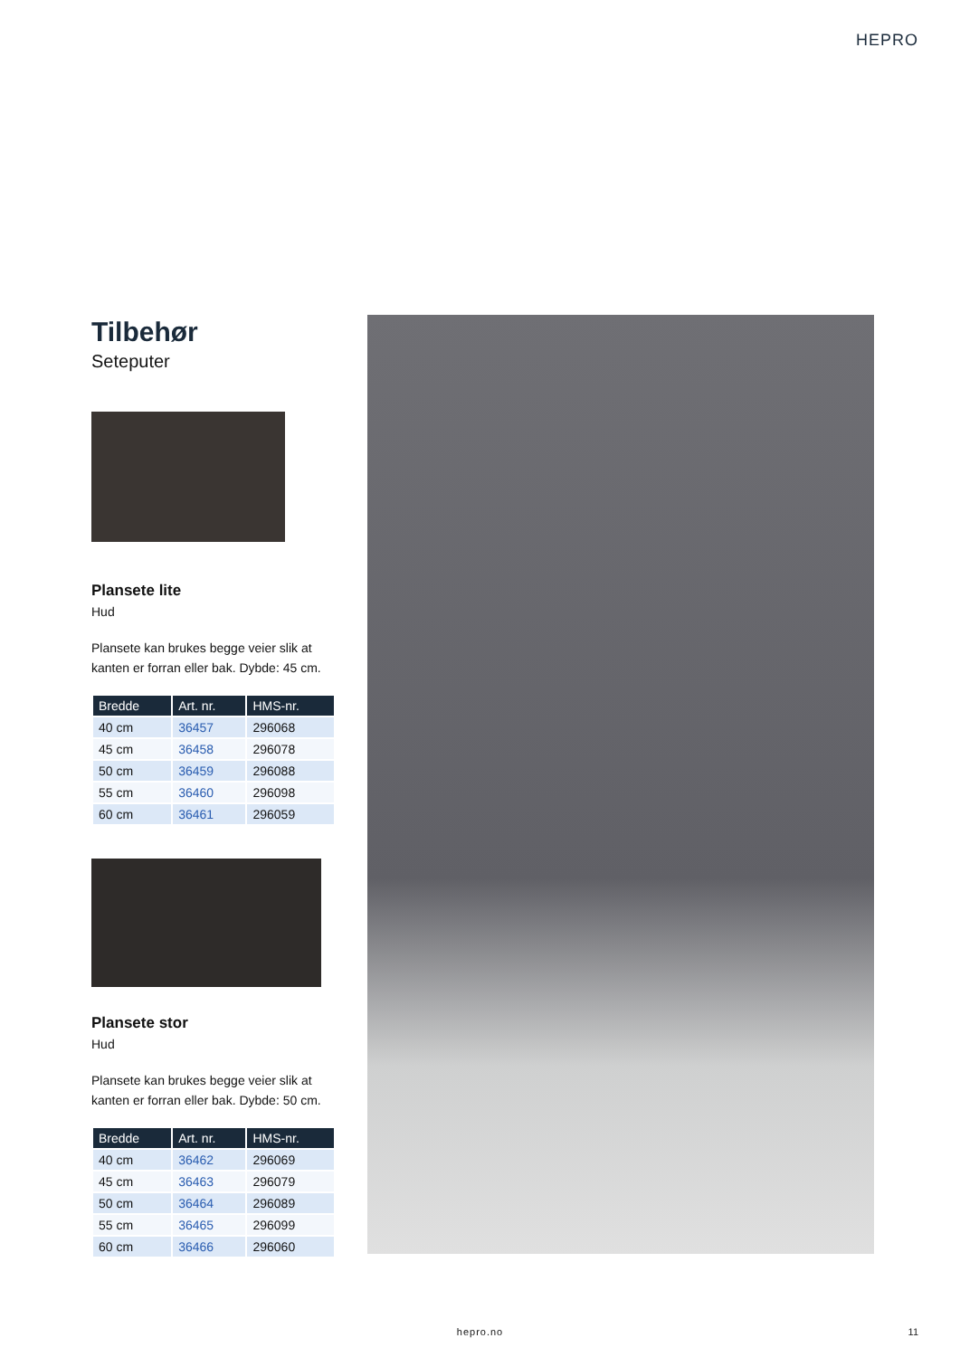HEPRO
Tilbehør
Seteputer
Plansete lite
Hud
Plansete kan brukes begge veier slik at kanten er forran eller bak. Dybde: 45 cm.
| Bredde | Art. nr. | HMS-nr. |
| --- | --- | --- |
| 40 cm | 36457 | 296068 |
| 45 cm | 36458 | 296078 |
| 50 cm | 36459 | 296088 |
| 55 cm | 36460 | 296098 |
| 60 cm | 36461 | 296059 |
Plansete stor
Hud
Plansete kan brukes begge veier slik at kanten er forran eller bak. Dybde: 50 cm.
| Bredde | Art. nr. | HMS-nr. |
| --- | --- | --- |
| 40 cm | 36462 | 296069 |
| 45 cm | 36463 | 296079 |
| 50 cm | 36464 | 296089 |
| 55 cm | 36465 | 296099 |
| 60 cm | 36466 | 296060 |
hepro.no 11